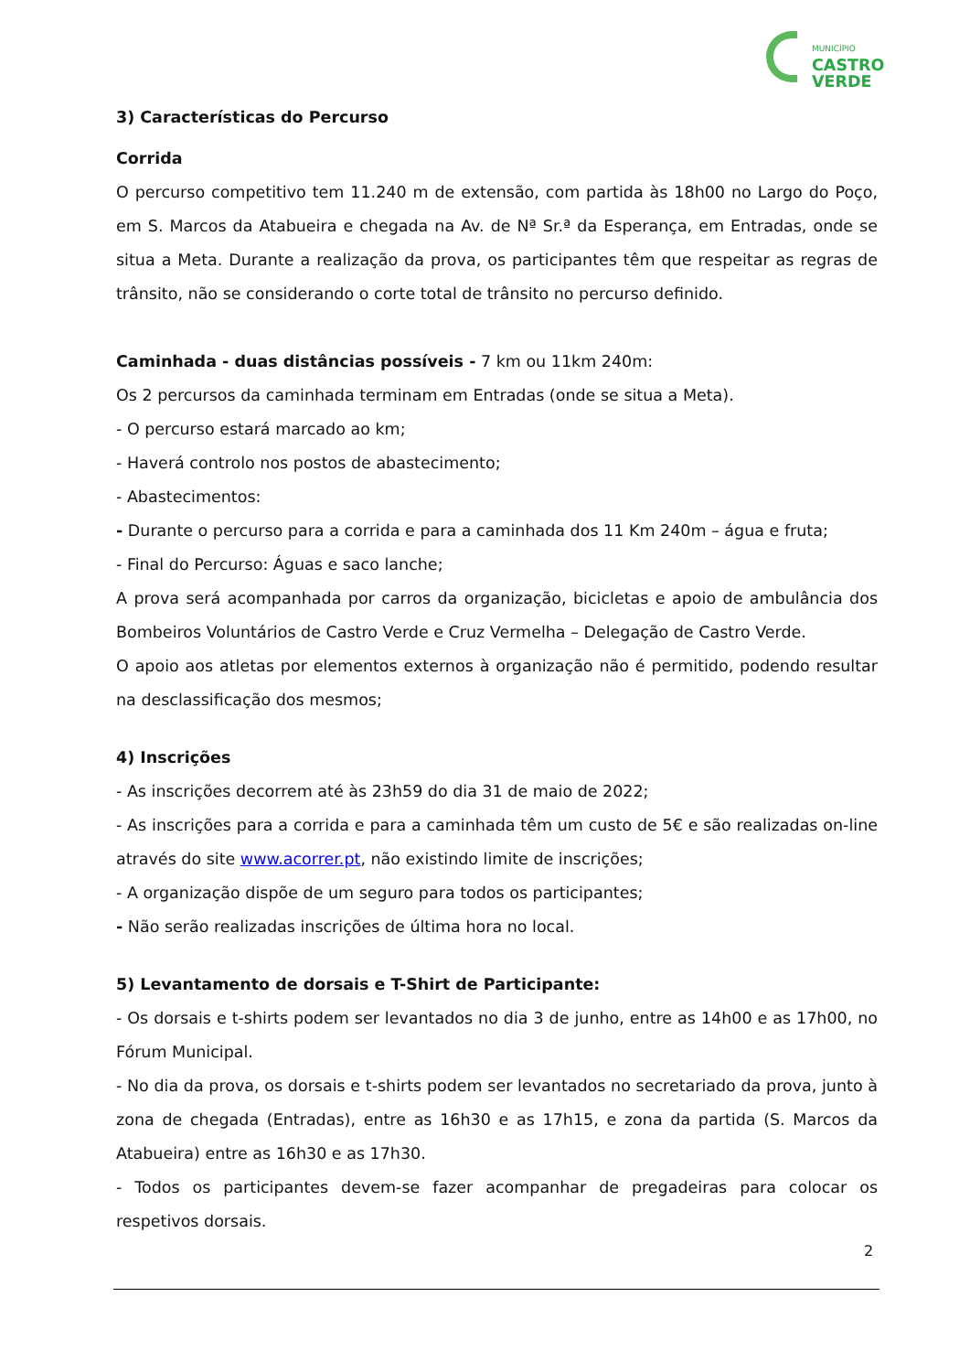MUNICÍPIO
CASTRO
VERDE
3) Características do Percurso
Corrida
O percurso competitivo tem 11.240 m de extensão, com partida às 18h00 no Largo do Poço, em S. Marcos da Atabueira e chegada na Av. de Nª Sr.ª da Esperança, em Entradas, onde se situa a Meta. Durante a realização da prova, os participantes têm que respeitar as regras de trânsito, não se considerando o corte total de trânsito no percurso definido.
Caminhada - duas distâncias possíveis - 7 km ou 11km 240m:
Os 2 percursos da caminhada terminam em Entradas (onde se situa a Meta).
- O percurso estará marcado ao km;
- Haverá controlo nos postos de abastecimento;
- Abastecimentos:
- Durante o percurso para a corrida e para a caminhada dos 11 Km 240m – água e fruta;
- Final do Percurso: Águas e saco lanche;
A prova será acompanhada por carros da organização, bicicletas e apoio de ambulância dos Bombeiros Voluntários de Castro Verde e Cruz Vermelha – Delegação de Castro Verde.
O apoio aos atletas por elementos externos à organização não é permitido, podendo resultar na desclassificação dos mesmos;
4) Inscrições
- As inscrições decorrem até às 23h59 do dia 31 de maio de 2022;
- As inscrições para a corrida e para a caminhada têm um custo de 5€ e são realizadas on-line através do site www.acorrer.pt, não existindo limite de inscrições;
- A organização dispõe de um seguro para todos os participantes;
- Não serão realizadas inscrições de última hora no local.
5) Levantamento de dorsais e T-Shirt de Participante:
- Os dorsais e t-shirts podem ser levantados no dia 3 de junho, entre as 14h00 e as 17h00, no Fórum Municipal.
- No dia da prova, os dorsais e t-shirts podem ser levantados no secretariado da prova, junto à zona de chegada (Entradas), entre as 16h30 e as 17h15, e zona da partida (S. Marcos da Atabueira) entre as 16h30 e as 17h30.
- Todos os participantes devem-se fazer acompanhar de pregadeiras para colocar os respetivos dorsais.
2